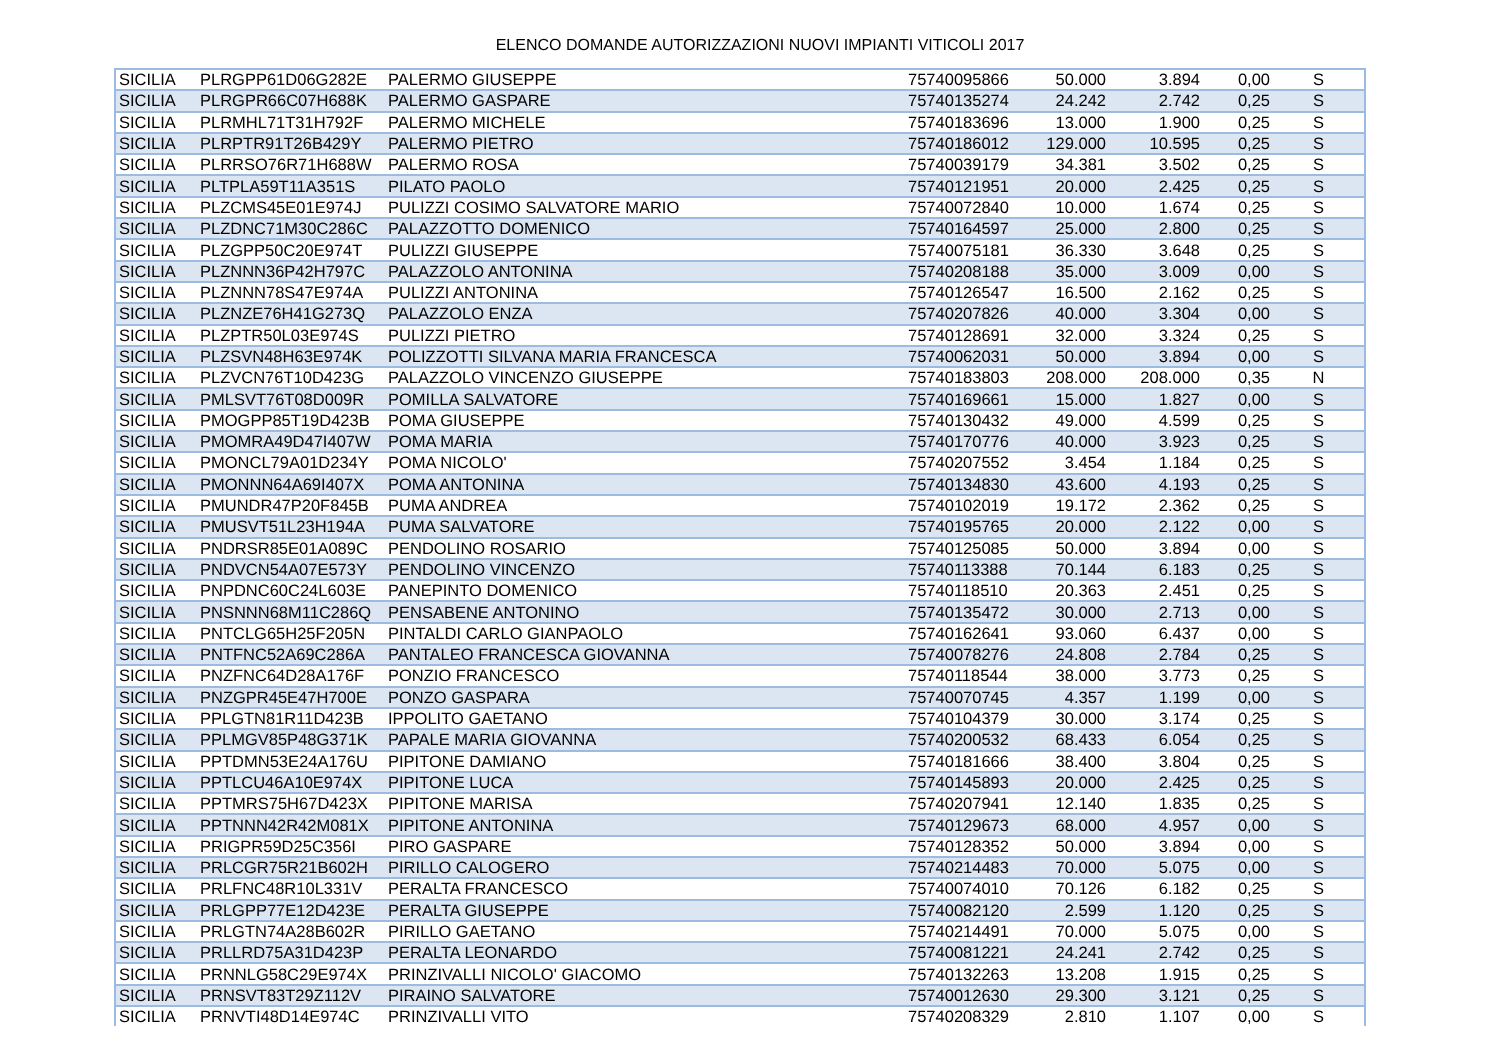ELENCO DOMANDE AUTORIZZAZIONI NUOVI IMPIANTI VITICOLI 2017
| SICILIA | PLRGPP61D06G282E | PALERMO GIUSEPPE | 75740095866 | 50.000 | 3.894 | 0,00 | S |
| SICILIA | PLRGPR66C07H688K | PALERMO GASPARE | 75740135274 | 24.242 | 2.742 | 0,25 | S |
| SICILIA | PLRMHL71T31H792F | PALERMO MICHELE | 75740183696 | 13.000 | 1.900 | 0,25 | S |
| SICILIA | PLRPTR91T26B429Y | PALERMO PIETRO | 75740186012 | 129.000 | 10.595 | 0,25 | S |
| SICILIA | PLRRSO76R71H688W | PALERMO ROSA | 75740039179 | 34.381 | 3.502 | 0,25 | S |
| SICILIA | PLTPLA59T11A351S | PILATO PAOLO | 75740121951 | 20.000 | 2.425 | 0,25 | S |
| SICILIA | PLZCMS45E01E974J | PULIZZI COSIMO SALVATORE MARIO | 75740072840 | 10.000 | 1.674 | 0,25 | S |
| SICILIA | PLZDNC71M30C286C | PALAZZOTTO DOMENICO | 75740164597 | 25.000 | 2.800 | 0,25 | S |
| SICILIA | PLZGPP50C20E974T | PULIZZI GIUSEPPE | 75740075181 | 36.330 | 3.648 | 0,25 | S |
| SICILIA | PLZNNN36P42H797C | PALAZZOLO ANTONINA | 75740208188 | 35.000 | 3.009 | 0,00 | S |
| SICILIA | PLZNNN78S47E974A | PULIZZI ANTONINA | 75740126547 | 16.500 | 2.162 | 0,25 | S |
| SICILIA | PLZNZE76H41G273Q | PALAZZOLO ENZA | 75740207826 | 40.000 | 3.304 | 0,00 | S |
| SICILIA | PLZPTR50L03E974S | PULIZZI PIETRO | 75740128691 | 32.000 | 3.324 | 0,25 | S |
| SICILIA | PLZSVN48H63E974K | POLIZZOTTI SILVANA MARIA FRANCESCA | 75740062031 | 50.000 | 3.894 | 0,00 | S |
| SICILIA | PLZVCN76T10D423G | PALAZZOLO VINCENZO GIUSEPPE | 75740183803 | 208.000 | 208.000 | 0,35 | N |
| SICILIA | PMLSVT76T08D009R | POMILLA SALVATORE | 75740169661 | 15.000 | 1.827 | 0,00 | S |
| SICILIA | PMOGPP85T19D423B | POMA GIUSEPPE | 75740130432 | 49.000 | 4.599 | 0,25 | S |
| SICILIA | PMOMRA49D47I407W | POMA MARIA | 75740170776 | 40.000 | 3.923 | 0,25 | S |
| SICILIA | PMONCL79A01D234Y | POMA NICOLO' | 75740207552 | 3.454 | 1.184 | 0,25 | S |
| SICILIA | PMONNN64A69I407X | POMA ANTONINA | 75740134830 | 43.600 | 4.193 | 0,25 | S |
| SICILIA | PMUNDR47P20F845B | PUMA ANDREA | 75740102019 | 19.172 | 2.362 | 0,25 | S |
| SICILIA | PMUSVT51L23H194A | PUMA SALVATORE | 75740195765 | 20.000 | 2.122 | 0,00 | S |
| SICILIA | PNDRSR85E01A089C | PENDOLINO ROSARIO | 75740125085 | 50.000 | 3.894 | 0,00 | S |
| SICILIA | PNDVCN54A07E573Y | PENDOLINO VINCENZO | 75740113388 | 70.144 | 6.183 | 0,25 | S |
| SICILIA | PNPDNC60C24L603E | PANEPINTO DOMENICO | 75740118510 | 20.363 | 2.451 | 0,25 | S |
| SICILIA | PNSNNN68M11C286Q | PENSABENE ANTONINO | 75740135472 | 30.000 | 2.713 | 0,00 | S |
| SICILIA | PNTCLG65H25F205N | PINTALDI CARLO GIANPAOLO | 75740162641 | 93.060 | 6.437 | 0,00 | S |
| SICILIA | PNTFNC52A69C286A | PANTALEO FRANCESCA GIOVANNA | 75740078276 | 24.808 | 2.784 | 0,25 | S |
| SICILIA | PNZFNC64D28A176F | PONZIO FRANCESCO | 75740118544 | 38.000 | 3.773 | 0,25 | S |
| SICILIA | PNZGPR45E47H700E | PONZO GASPARA | 75740070745 | 4.357 | 1.199 | 0,00 | S |
| SICILIA | PPLGTN81R11D423B | IPPOLITO GAETANO | 75740104379 | 30.000 | 3.174 | 0,25 | S |
| SICILIA | PPLMGV85P48G371K | PAPALE MARIA GIOVANNA | 75740200532 | 68.433 | 6.054 | 0,25 | S |
| SICILIA | PPTDMN53E24A176U | PIPITONE DAMIANO | 75740181666 | 38.400 | 3.804 | 0,25 | S |
| SICILIA | PPTLCU46A10E974X | PIPITONE LUCA | 75740145893 | 20.000 | 2.425 | 0,25 | S |
| SICILIA | PPTMRS75H67D423X | PIPITONE MARISA | 75740207941 | 12.140 | 1.835 | 0,25 | S |
| SICILIA | PPTNNN42R42M081X | PIPITONE ANTONINA | 75740129673 | 68.000 | 4.957 | 0,00 | S |
| SICILIA | PRIGPR59D25C356I | PIRO GASPARE | 75740128352 | 50.000 | 3.894 | 0,00 | S |
| SICILIA | PRLCGR75R21B602H | PIRILLO CALOGERO | 75740214483 | 70.000 | 5.075 | 0,00 | S |
| SICILIA | PRLFNC48R10L331V | PERALTA FRANCESCO | 75740074010 | 70.126 | 6.182 | 0,25 | S |
| SICILIA | PRLGPP77E12D423E | PERALTA GIUSEPPE | 75740082120 | 2.599 | 1.120 | 0,25 | S |
| SICILIA | PRLGTN74A28B602R | PIRILLO GAETANO | 75740214491 | 70.000 | 5.075 | 0,00 | S |
| SICILIA | PRLLRD75A31D423P | PERALTA LEONARDO | 75740081221 | 24.241 | 2.742 | 0,25 | S |
| SICILIA | PRNNLG58C29E974X | PRINZIVALLI NICOLO' GIACOMO | 75740132263 | 13.208 | 1.915 | 0,25 | S |
| SICILIA | PRNSVT83T29Z112V | PIRAINO SALVATORE | 75740012630 | 29.300 | 3.121 | 0,25 | S |
| SICILIA | PRNVTI48D14E974C | PRINZIVALLI VITO | 75740208329 | 2.810 | 1.107 | 0,00 | S |